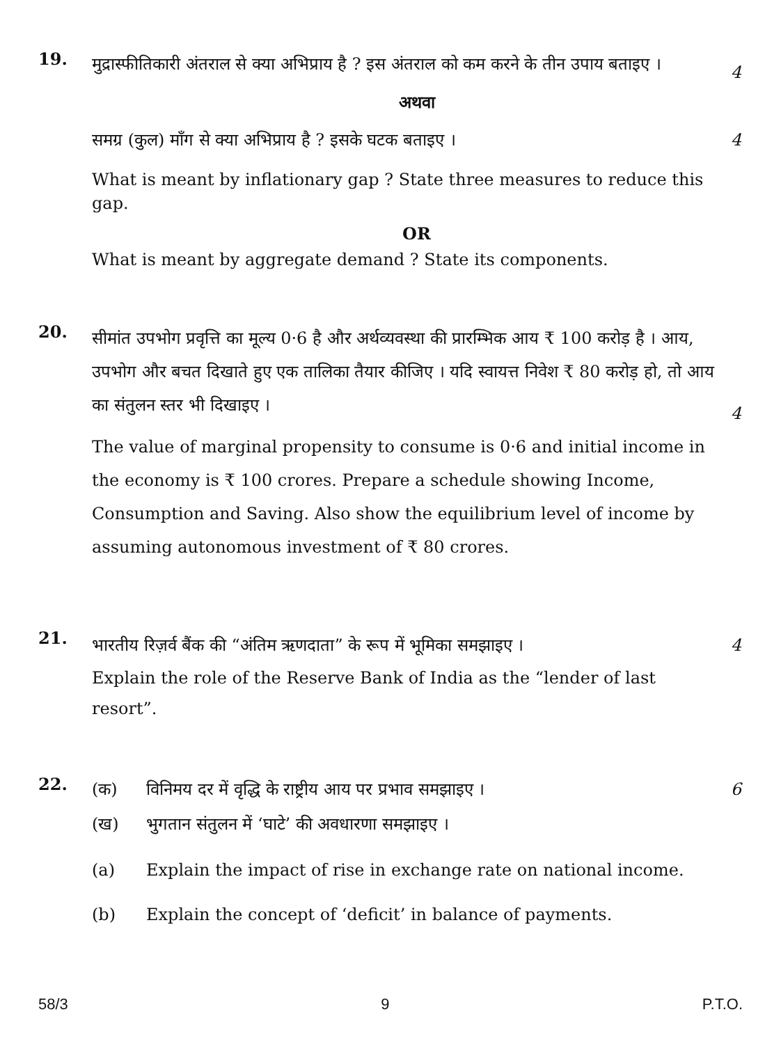19.
मुद्रास्फीतिकारी अंतराल से क्या अभिप्राय है ? इस अंतराल को कम करने के तीन उपाय बताइए ।
4
अथवा
समग्र (कुल) माँग से क्या अभिप्राय है ? इसके घटक बताइए । 4
What is meant by inflationary gap ? State three measures to reduce this gap.
OR
What is meant by aggregate demand ? State its components.
20.
सीमांत उपभोग प्रवृत्ति का मूल्य 0·6 है और अर्थव्यवस्था की प्रारम्भिक आय ₹ 100 करोड़ है । आय, उपभोग और बचत दिखाते हुए एक तालिका तैयार कीजिए । यदि स्वायत्त निवेश ₹ 80 करोड़ हो, तो आय का संतुलन स्तर भी दिखाइए ।
4
The value of marginal propensity to consume is 0·6 and initial income in the economy is ₹ 100 crores. Prepare a schedule showing Income, Consumption and Saving. Also show the equilibrium level of income by assuming autonomous investment of ₹ 80 crores.
21.
भारतीय रिज़र्व बैंक की “अंतिम ऋणदाता” के रूप में भूमिका समझाइए । 4
Explain the role of the Reserve Bank of India as the “lender of last resort”.
22.
(क) विनिमय दर में वृद्धि के राष्ट्रीय आय पर प्रभाव समझाइए ।
6
(ख) भुगतान संतुलन में ‘घाटे’ की अवधारणा समझाइए ।
(a) Explain the impact of rise in exchange rate on national income.
(b) Explain the concept of ‘deficit’ in balance of payments.
58/3 9 P.T.O.